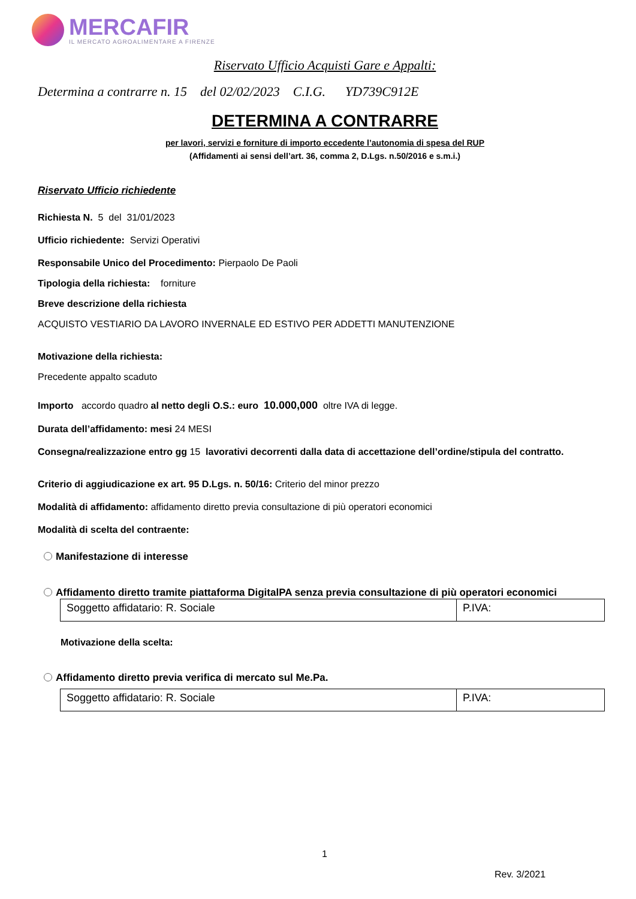MERCAFIR
IL MERCATO AGROALIMENTARE A FIRENZE
Riservato Ufficio Acquisti Gare e Appalti:
Determina a contrarre n. 15 del 02/02/2023 C.I.G. YD739C912E
DETERMINA A CONTRARRE
per lavori, servizi e forniture di importo eccedente l’autonomia di spesa del RUP
(Affidamenti ai sensi dell’art. 36, comma 2, D.Lgs. n.50/2016 e s.m.i.)
Riservato Ufficio richiedente
Richiesta N. 5 del 31/01/2023
Ufficio richiedente: Servizi Operativi
Responsabile Unico del Procedimento: Pierpaolo De Paoli
Tipologia della richiesta: forniture
Breve descrizione della richiesta
ACQUISTO VESTIARIO DA LAVORO INVERNALE ED ESTIVO PER ADDETTI MANUTENZIONE
Motivazione della richiesta:
Precedente appalto scaduto
Importo accordo quadro al netto degli O.S.: euro 10.000,000 oltre IVA di legge.
Durata dell’affidamento: mesi 24 MESI
Consegna/realizzazione entro gg 15 lavorativi decorrenti dalla data di accettazione dell’ordine/stipula del contratto.
Criterio di aggiudicazione ex art. 95 D.Lgs. n. 50/16: Criterio del minor prezzo
Modalità di affidamento: affidamento diretto previa consultazione di più operatori economici
Modalità di scelta del contraente:
Manifestazione di interesse
Affidamento diretto tramite piattaforma DigitalPA senza previa consultazione di più operatori economici
| Soggetto affidatario: R. Sociale | P.IVA: |
Motivazione della scelta:
Affidamento diretto previa verifica di mercato sul Me.Pa.
| Soggetto affidatario: R. Sociale | P.IVA: |
1
Rev. 3/2021